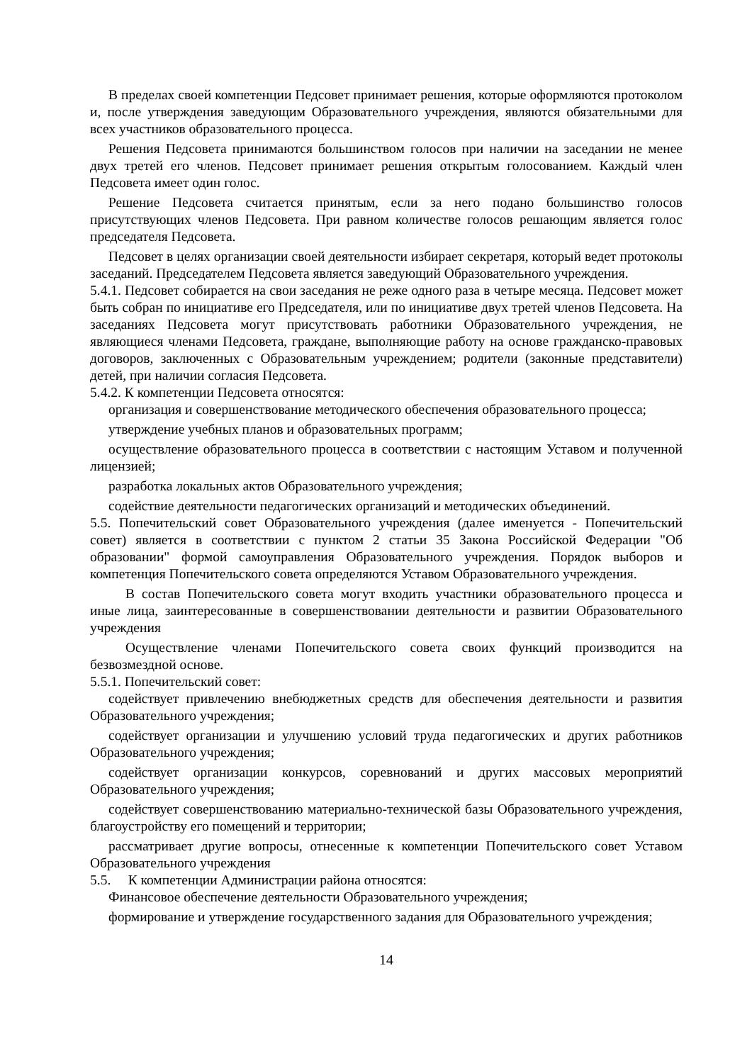В пределах своей компетенции Педсовет принимает решения, которые оформляются протоколом и, после утверждения заведующим Образовательного учреждения, являются обязательными для всех участников образовательного процесса.
Решения Педсовета принимаются большинством голосов при наличии на заседании не менее двух третей его членов. Педсовет принимает решения открытым голосованием. Каждый член Педсовета имеет один голос.
Решение Педсовета считается принятым, если за него подано большинство голосов присутствующих членов Педсовета. При равном количестве голосов решающим является голос председателя Педсовета.
Педсовет в целях организации своей деятельности избирает секретаря, который ведет протоколы заседаний. Председателем Педсовета является заведующий Образовательного учреждения.
5.4.1. Педсовет собирается на свои заседания не реже одного раза в четыре месяца. Педсовет может быть собран по инициативе его Председателя, или по инициативе двух третей членов Педсовета. На заседаниях Педсовета могут присутствовать работники Образовательного учреждения, не являющиеся членами Педсовета, граждане, выполняющие работу на основе гражданско-правовых договоров, заключенных с Образовательным учреждением; родители (законные представители) детей, при наличии согласия Педсовета.
5.4.2. К компетенции Педсовета относятся:
организация и совершенствование методического обеспечения образовательного процесса;
утверждение учебных планов и образовательных программ;
осуществление образовательного процесса в соответствии с настоящим Уставом и полученной лицензией;
разработка локальных актов Образовательного учреждения;
содействие деятельности педагогических организаций и методических объединений.
5.5. Попечительский совет Образовательного учреждения (далее именуется - Попечительский совет) является в соответствии с пунктом 2 статьи 35 Закона Российской Федерации "Об образовании" формой самоуправления Образовательного учреждения. Порядок выборов и компетенция Попечительского совета определяются Уставом Образовательного учреждения.
В состав Попечительского совета могут входить участники образовательного процесса и иные лица, заинтересованные в совершенствовании деятельности и развитии Образовательного учреждения
Осуществление членами Попечительского совета своих функций производится на безвозмездной основе.
5.5.1. Попечительский совет:
содействует привлечению внебюджетных средств для обеспечения деятельности и развития Образовательного учреждения;
содействует организации и улучшению условий труда педагогических и других работников Образовательного учреждения;
содействует организации конкурсов, соревнований и других массовых мероприятий Образовательного учреждения;
содействует совершенствованию материально-технической базы Образовательного учреждения, благоустройству его помещений и территории;
рассматривает другие вопросы, отнесенные к компетенции Попечительского совет Уставом Образовательного учреждения
5.5. К компетенции Администрации района относятся:
Финансовое обеспечение деятельности Образовательного учреждения;
формирование и утверждение государственного задания для Образовательного учреждения;
14